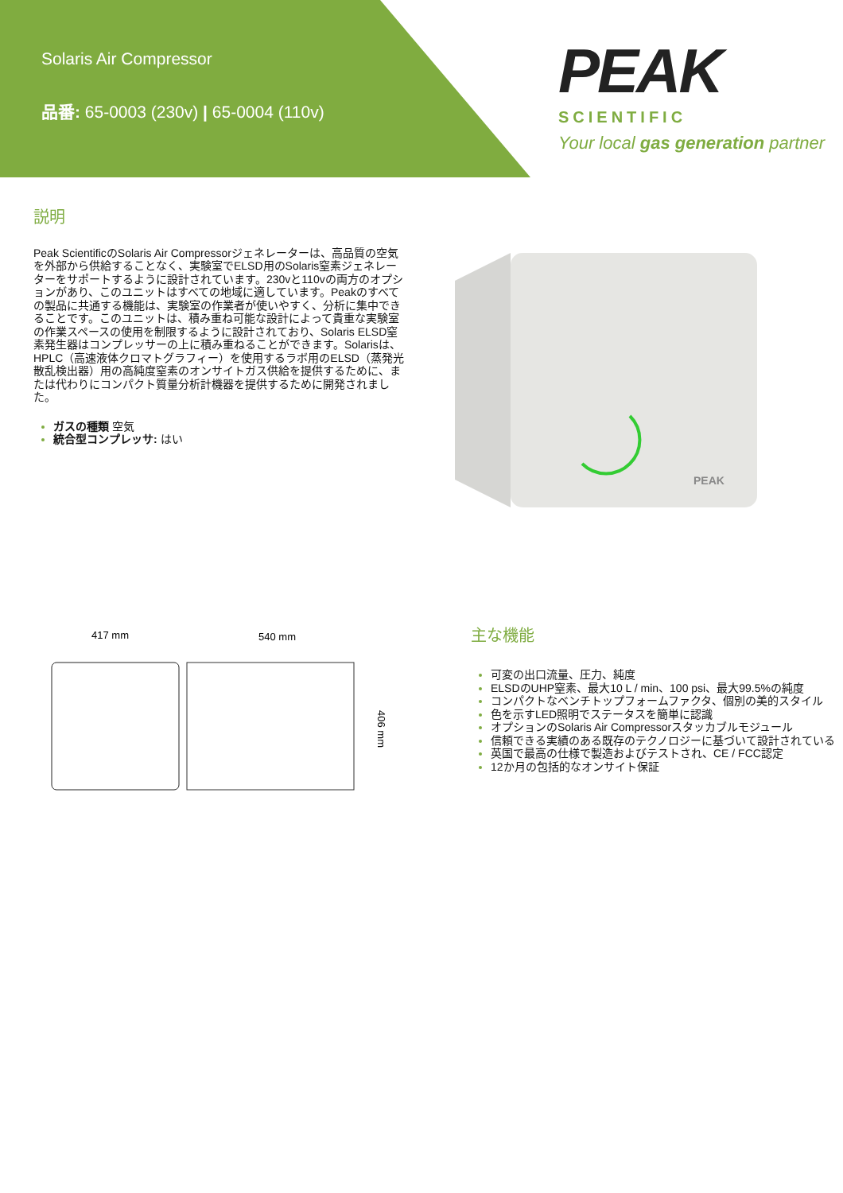Solaris Air Compressor
品番: 65-0003 (230v) | 65-0004 (110v)
PEAK
SCIENTIFIC
Your local gas generation partner
説明
Peak ScientificのSolaris Air Compressorジェネレーターは、高品質の空気を外部から供給することなく、実験室でELSD用のSolaris窒素ジェネレーターをサポートするように設計されています。230vと110vの両方のオプションがあり、このユニットはすべての地域に適しています。Peakのすべての製品に共通する機能は、実験室の作業者が使いやすく、分析に集中できることです。このユニットは、積み重ね可能な設計によって貴重な実験室の作業スペースの使用を制限するように設計されており、Solaris ELSD窒素発生器はコンプレッサーの上に積み重ねることができます。Solarisは、HPLC（高速液体クロマトグラフィー）を使用するラボ用のELSD（蒸発光散乱検出器）用の高純度窒素のオンサイトガス供給を提供するために、または代わりにコンパクト質量分析計機器を提供するために開発されました。
ガスの種類 空気
統合型コンプレッサ: はい
PEAK
417 mm
540 mm
406 mm
主な機能
可変の出口流量、圧力、純度
ELSDのUHP窒素、最大10 L / min、100 psi、最大99.5%の純度
コンパクトなベンチトップフォームファクタ、個別の美的スタイル
色を示すLED照明でステータスを簡単に認識
オプションのSolaris Air Compressorスタッカブルモジュール
信頼できる実績のある既存のテクノロジーに基づいて設計されている
英国で最高の仕様で製造およびテストされ、CE / FCC認定
12か月の包括的なオンサイト保証